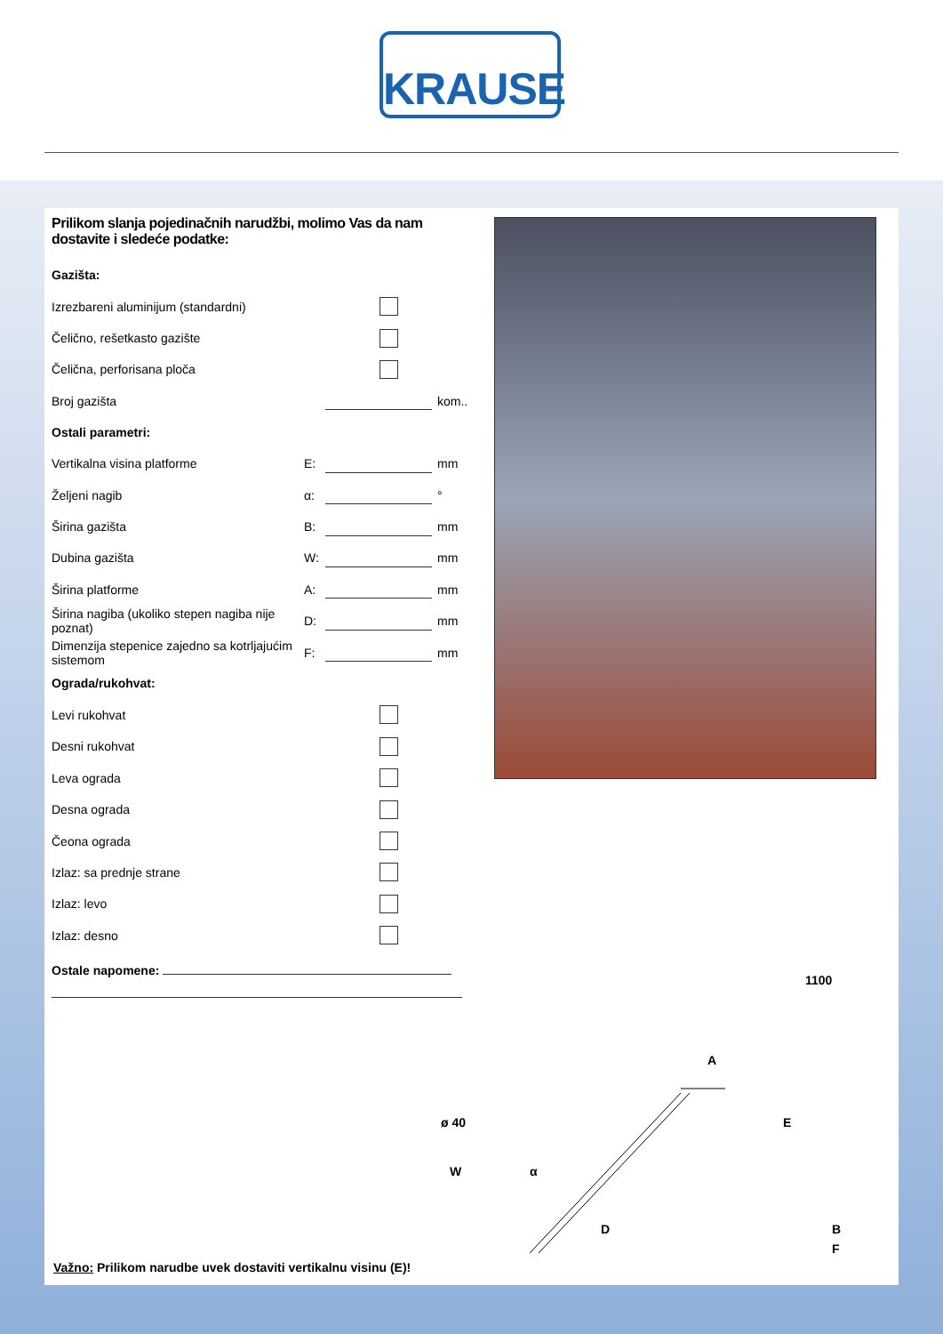KRAUSE
Prilikom slanja pojedinačnih narudžbi, molimo Vas da nam dostavite i sledeće podatke:
Gazišta:
Izrezbareni aluminijum (standardni)
Čelično, rešetkasto gazište
Čelična, perforisana ploča
Broj gazišta kom..
Ostali parametri:
Vertikalna visina platforme E: mm
Željeni nagib α: °
Širina gazišta B: mm
Dubina gazišta W: mm
Širina platforme A: mm
Širina nagiba (ukoliko stepen nagiba nije poznat) D: mm
Dimenzija stepenice zajedno sa kotrljajućim sistemom F: mm
Ograda/rukohvat:
Levi rukohvat
Desni rukohvat
Leva ograda
Desna ograda
Čeona ograda
Izlaz: sa prednje strane
Izlaz: levo
Izlaz: desno
Ostale napomene:
1100
A
E ø 40
W α
D B
F
Važno: Prilikom narudbe uvek dostaviti vertikalnu visinu (E)!